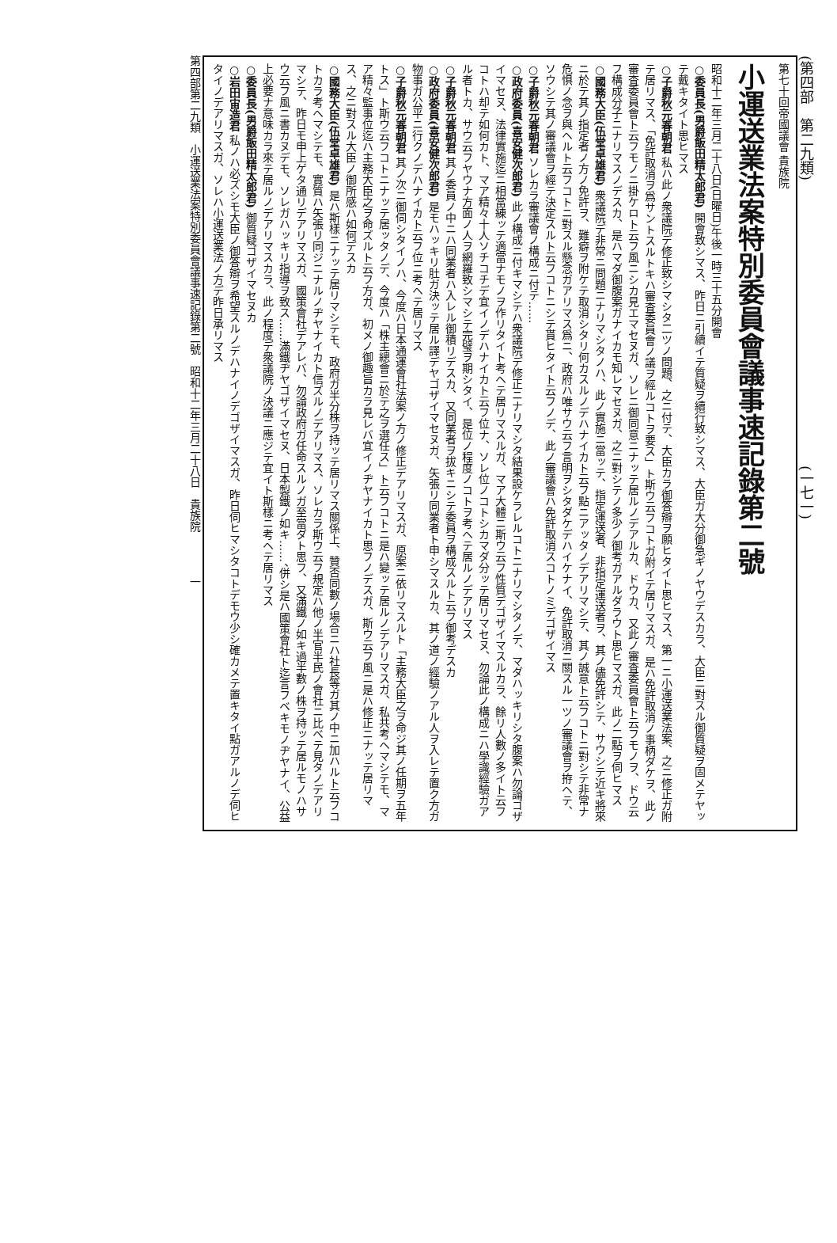(第四部　第二九類)　　　　　　　　　　　　　　　　　　　　(一七一)
第七十回帝國議會 貴族院
小運送業法案特別委員會議事速記錄第二號
昭和十二年三月二十八日(日曜日)午後一時三十五分開會
○委員長(男爵飯田精太郎君) 開會致シマス、昨日ニ引續イテ質疑ヲ續行致シマス、大臣ガ大分御急ギノヤウデスカラ、大臣ニ對スル御質疑ヲ固メテヤッテ戴キタイト思ヒマス
○子爵秋元春朝君 私ハ此ノ衆議院デ修正致シマシタ二ツノ問題、之ニ付テ、大臣カラ御答辯ヲ願ヒタイト思ヒマス、第一ニ小運送業法案、之ニ修正ガ附テ居リマス、「免許取消ヲ爲サントスルトキハ審査委員會ノ議ヲ經ルコトヲ要ス」ト斯ウ云フコトガ附イテ居リマスガ、是ハ免許取消ノ事柄ダケヲ、此ノ審査委員會ト云フモノニ掛ケロト云フ風ニシカ見エマセヌガ、ソレニ御同意ニナッテ居ルノデアルカ、ドウカ、又此ノ審査委員會ト云フモノヲ、ドウ云フ構成分子ニナリマスノデスカ、是ハマダ御腹案ガナイカモ知レマセヌガ、之ニ對シテノ多少ノ御考ガアルダラウト思ヒマスガ、此ノ二點ヲ伺ヒマス
○國務大臣(伍堂卓雄君) 衆議院デ非常ニ問題ニナリマシタノハ、此ノ實施ニ當ッテ、指定運送者、非指定運送者ヲ、其ノ儘免許シテ、サウシテ近キ將來ニ於テ其ノ指定者ノ方ノ免許ヲ、難癖ヲ附ケテ取消シタリ何カスルノデハナイカト云フ點ニアッタノデアリマシテ、其ノ誠意ト云フコトニ對シテ非常ナ危惧ノ念ヲ與ヘルト云フコトニ對スル懸念ガアリマス爲ニ、政府ハ唯サウ云フ言明ヲシタダケデハイケナイ、免許取消ニ關スル一ツノ審議會ヲ拵ヘテ、ソウシテ其ノ審議會ヲ經テ決定スルト云フコトニシテ貰ヒタイト云フノデ、此ノ審議會ハ免許取消スコトノミデゴザイマス
○子爵秋元春朝君 ソレカラ審議會ノ構成ニ付テ……
○政府委員(喜安健次郎君) 此ノ構成ニ付キマシテハ衆議院デ修正ニナリマシタ結果設ケラレルコトニナリマシタノデ、マダハッキリシタ腹案ハ勿論ゴザイマセヌ、法律實施迄ニ相當練ッテ適當ナモノヲ作リタイト考ヘテ居リマスルガ、マア大體ニ斯ウ云フ性質デゴザイマスルカラ、餘リ人數ノ多イト云フコトハ却テ如何カト、マア精々十人ソチコチデ宜イノデハナイカト云フ位ナ、ソレ位ノコトシカマダ分ッテ居リマセヌ、勿論此ノ構成ニハ學識經驗ガアル者トカ、サウ云フヤウナ方面ノ人ヲ網羅致シマシテ完璧ヲ期シタイ、是位ノ程度ノコトヲ考ヘテ居ルノデアリマス
○子爵秋元春朝君 其ノ委員ノ中ニハ同業者ハ入レル御積リデスカ、又同業者ヲ拔キニシテ委員ヲ構成スルト云フ御考デスカ
○政府委員(喜安健次郎君) 是モハッキリ肚ガ決ッテ居ル譯デヤゴザイマセヌガ、矢張リ同業者ト申シマスルカ、其ノ道ノ經驗ノアル人ヲ入レテ置ク方ガ物事ガ公平ニ行クノデハナイカト云フ位ニ考ヘテ居リマス
○子爵秋元春朝君 其ノ次ニ御伺シタイノハ、今度ハ日本通運會社法案ノ方ノ修正デアリマスガ、原案ニ依リマスルト「主務大臣之ヲ命ジ其ノ任期ヲ五年トス」ト斯ウ云フコトニナッテ居ッタノデ、今度ハ「株主總會ニ於テ之ヲ選任ス」ト云フコトニ是ハ變ッテ居ルノデアリマスガ、私共考ヘマシテモ、マア精々監事位迄ハ主務大臣之ヲ命ズルト云フ方ガ、初メノ御趣旨カラ見レバ宜イノヂヤナイカト思フノデスガ、斯ウ云フ風ニ是ハ修正ニナッテ居リマス、之ニ對スル大臣ノ御所感ハ如何デスカ
○國務大臣(伍堂卓雄君) 是ハ斯樣ニナッテ居リマシテモ、政府ガ半分株ヲ持ッテ居リマス關係上、贊否同數ノ場合ニハ社長等ガ其ノ中ニ加ハルト云フコトカラ考ヘマシテモ、實質ハ矢張リ同ジニナルノヂヤナイカト信ズルノデアリマス、ソレカラ斯ウ云フ規定ハ他ノ半官半民ノ會社ニ比ベテ見タノデアリマシテ、昨日モ申上ゲタ通リデアリマスガ、國策會社デアレバ、勿論政府ガ任命スルノガ至當ダト思フ、又滿鐵ノ如キ過半數ノ株ヲ持ッテ居ルモノハサウ云フ風ニ書カヌデモ、ソレガハッキリ指導ヲ致ス……滿鐵ヂヤゴザイマセヌ、日本製鐵ノ如キ……、併シ是ハ國策會社ト迄言フベキモノヂヤナイ、公益上必要ナ意味カラ來テ居ルノデアリマスカラ、此ノ程度デ衆議院ノ決議ニ應ジテ宜イト斯樣ニ考ヘテ居リマス
○委員長(男爵飯田精太郎君) 御質疑ゴザイマセヌカ
○岩田宙造君 私ノハ必ズシモ大臣ノ御答辯ヲ希望スルノデハナイノデゴザイマスガ、昨日伺ヒマシタコトデモウ少シ確カメテ置キタイ點ガアルノデ伺ヒタイノデアリマスガ、ソレハ小運送業法ノ方デ昨日承リマス
第四部第二九類　小運送業法案特別委員會議事速記錄第二號　昭和十二年三月二十八日　貴族院　　　　一